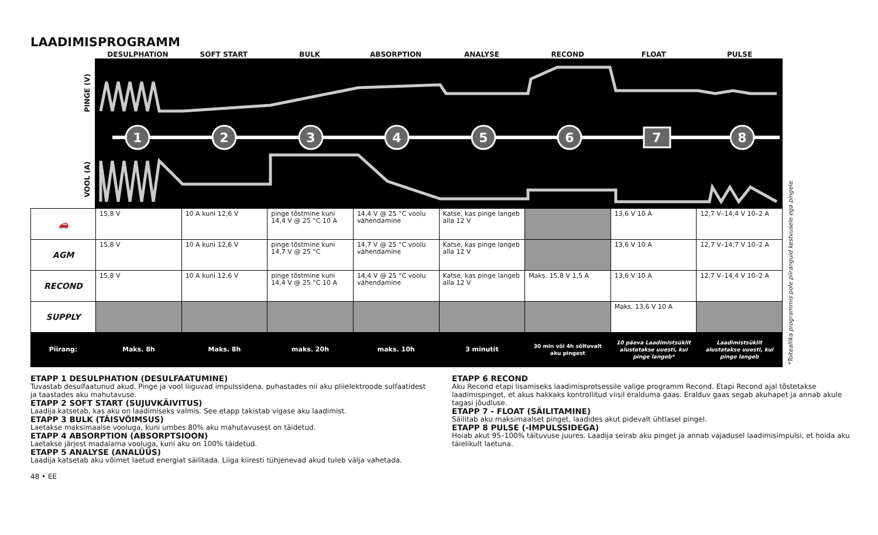LAADIMISPROGRAMM
DESULPHATION SOFT START BULK ABSORPTION ANALYSE RECOND FLOAT PULSE
1
2
3
4
5
6
7
8
PINGE (V)
VOOL (A)
| 🚗 | 15,8 V | 10 A kuni 12,6 V | pinge tõstmine kuni 14,4 V @ 25 °C 10 A | 14,4 V @ 25 °C voolu vähendamine | Katse, kas pinge langeb alla 12 V | | 13,6 V 10 A | 12,7 V–14,4 V 10–2 A |
| AGM | 15,8 V | 10 A kuni 12,6 V | pinge tõstmine kuni 14,7 V @ 25 °C | 14,7 V @ 25 °C voolu vähendamine | Katse, kas pinge langeb alla 12 V | | 13,6 V 10 A | 12,7 V–14,7 V 10–2 A |
| RECOND | 15,8 V | 10 A kuni 12,6 V | pinge tõstmine kuni 14,4 V @ 25 °C 10 A | 14,4 V @ 25 °C voolu vähendamine | Katse, kas pinge langeb alla 12 V | Maks. 15,8 V 1,5 A | 13,6 V 10 A | 12,7 V–14,4 V 10–2 A |
| SUPPLY | | | | | | | Maks. 13,6 V 10 A | |
| Piirang: | Maks. 8h | Maks. 8h | maks. 20h | maks. 10h | 3 minutit | 30 min või 4h sõltuvalt aku pingest | 10 päeva Laadimistsüklit alustatakse uuesti, kui pinge langeb* | Laadimistsüklit alustatakse uuesti, kui pinge langeb |
*Toiteallika programmis pole piiranguid kestvusele ega pingele.
ETAPP 1 DESULPHATION (DESULFAATUMINE)
Tuvastab desulfaatunud akud. Pinge ja vool liiguvad impulssidena, puhastades nii aku pliielektroode sulfaatidest ja taastades aku mahutavuse.
ETAPP 2 SOFT START (SUJUVKÄIVITUS)
Laadija katsetab, kas aku on laadimiseks valmis. See etapp takistab vigase aku laadimist.
ETAPP 3 BULK (TÄISVÕIMSUS)
Laetakse maksimaalse vooluga, kuni umbes 80% aku mahutavusest on täidetud.
ETAPP 4 ABSORPTION (ABSORPTSIOON)
Laetakse järjest madalama vooluga, kuni aku on 100% täidetud.
ETAPP 5 ANALYSE (ANALÜÜS)
Laadija katsetab aku võimet laetud energiat säilitada. Liiga kiiresti tühjenevad akud tuleb välja vahetada.
48 • EE
ETAPP 6 RECOND
Aku Recond etapi lisamiseks laadimisprotsessile valige programm Recond. Etapi Recond ajal tõstetakse laadimispinget, et akus hakkaks kontrollitud viisil eralduma gaas. Eralduv gaas segab akuhapet ja annab akule tagasi jõudluse.
ETAPP 7 - FLOAT (SÄILITAMINE)
Säilitab aku maksimaalset pinget, laadides akut pidevalt ühtlasel pingel.
ETAPP 8 PULSE (-IMPULSSIDEGA)
Hoiab akut 95–100% täituvuse juures. Laadija seirab aku pinget ja annab vajadusel laadimisimpulsi, et hoida aku täielikult laetuna.